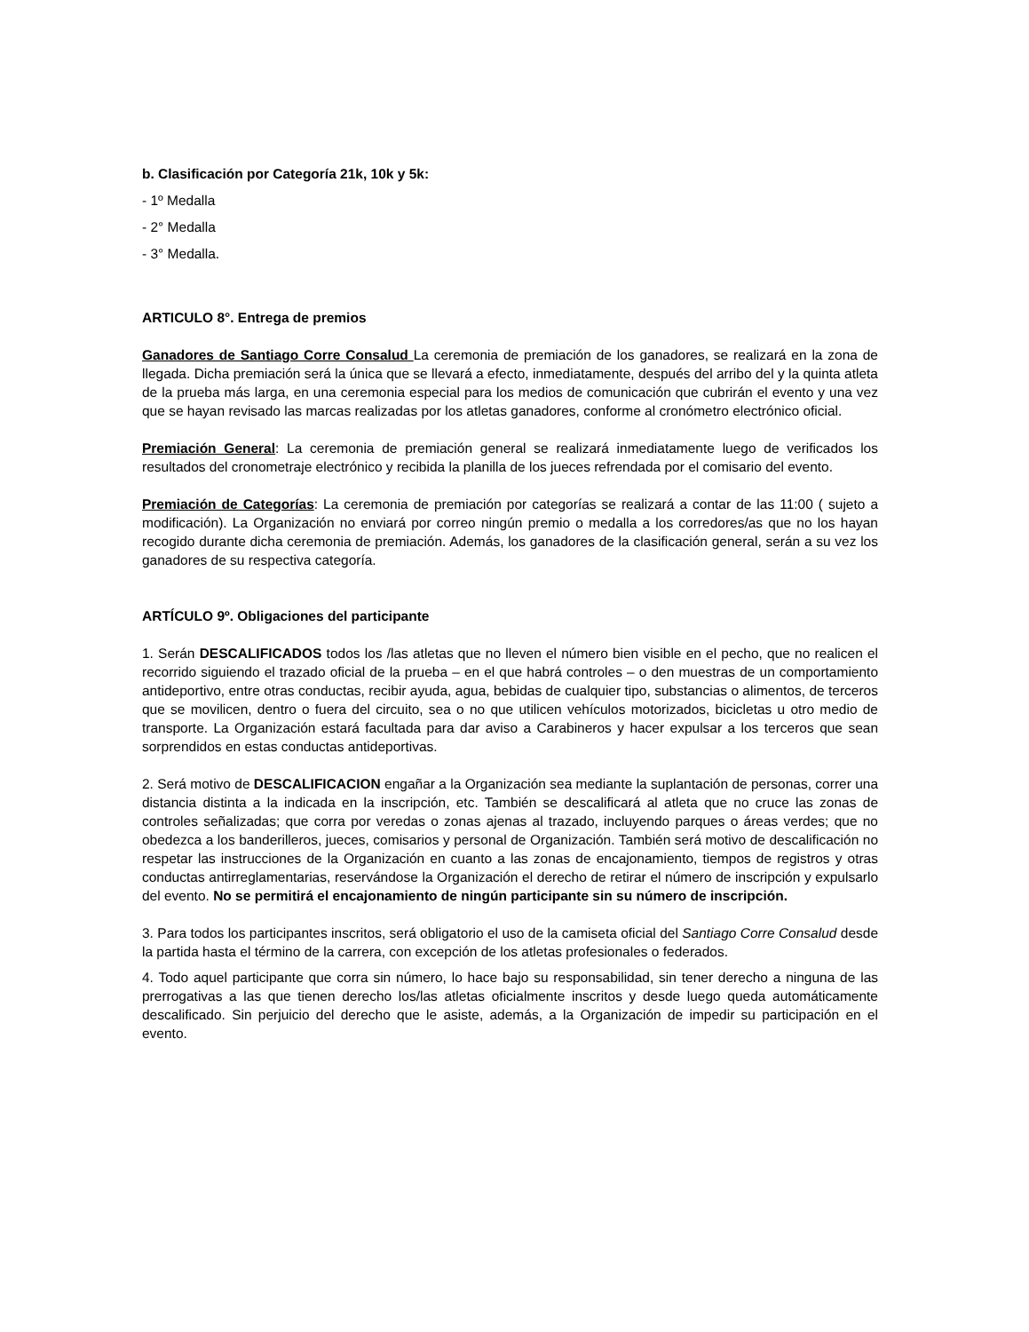b. Clasificación por Categoría 21k, 10k y 5k:
- 1º Medalla
- 2° Medalla
- 3° Medalla.
ARTICULO 8°. Entrega de premios
Ganadores de Santiago Corre Consalud La ceremonia de premiación de los ganadores, se realizará en la zona de llegada. Dicha premiación será la única que se llevará a efecto, inmediatamente, después del arribo del y la quinta atleta de la prueba más larga, en una ceremonia especial para los medios de comunicación que cubrirán el evento y una vez que se hayan revisado las marcas realizadas por los atletas ganadores, conforme al cronómetro electrónico oficial.
Premiación General: La ceremonia de premiación general se realizará inmediatamente luego de verificados los resultados del cronometraje electrónico y recibida la planilla de los jueces refrendada por el comisario del evento.
Premiación de Categorías: La ceremonia de premiación por categorías se realizará a contar de las 11:00 ( sujeto a modificación). La Organización no enviará por correo ningún premio o medalla a los corredores/as que no los hayan recogido durante dicha ceremonia de premiación. Además, los ganadores de la clasificación general, serán a su vez los ganadores de su respectiva categoría.
ARTÍCULO 9º. Obligaciones del participante
1. Serán DESCALIFICADOS todos los /las atletas que no lleven el número bien visible en el pecho, que no realicen el recorrido siguiendo el trazado oficial de la prueba – en el que habrá controles – o den muestras de un comportamiento antideportivo, entre otras conductas, recibir ayuda, agua, bebidas de cualquier tipo, substancias o alimentos, de terceros que se movilicen, dentro o fuera del circuito, sea o no que utilicen vehículos motorizados, bicicletas u otro medio de transporte. La Organización estará facultada para dar aviso a Carabineros y hacer expulsar a los terceros que sean sorprendidos en estas conductas antideportivas.
2. Será motivo de DESCALIFICACION engañar a la Organización sea mediante la suplantación de personas, correr una distancia distinta a la indicada en la inscripción, etc. También se descalificará al atleta que no cruce las zonas de controles señalizadas; que corra por veredas o zonas ajenas al trazado, incluyendo parques o áreas verdes; que no obedezca a los banderilleros, jueces, comisarios y personal de Organización. También será motivo de descalificación no respetar las instrucciones de la Organización en cuanto a las zonas de encajonamiento, tiempos de registros y otras conductas antirreglamentarias, reservándose la Organización el derecho de retirar el número de inscripción y expulsarlo del evento. No se permitirá el encajonamiento de ningún participante sin su número de inscripción.
3. Para todos los participantes inscritos, será obligatorio el uso de la camiseta oficial del Santiago Corre Consalud desde la partida hasta el término de la carrera, con excepción de los atletas profesionales o federados.
4. Todo aquel participante que corra sin número, lo hace bajo su responsabilidad, sin tener derecho a ninguna de las prerrogativas a las que tienen derecho los/las atletas oficialmente inscritos y desde luego queda automáticamente descalificado. Sin perjuicio del derecho que le asiste, además, a la Organización de impedir su participación en el evento.